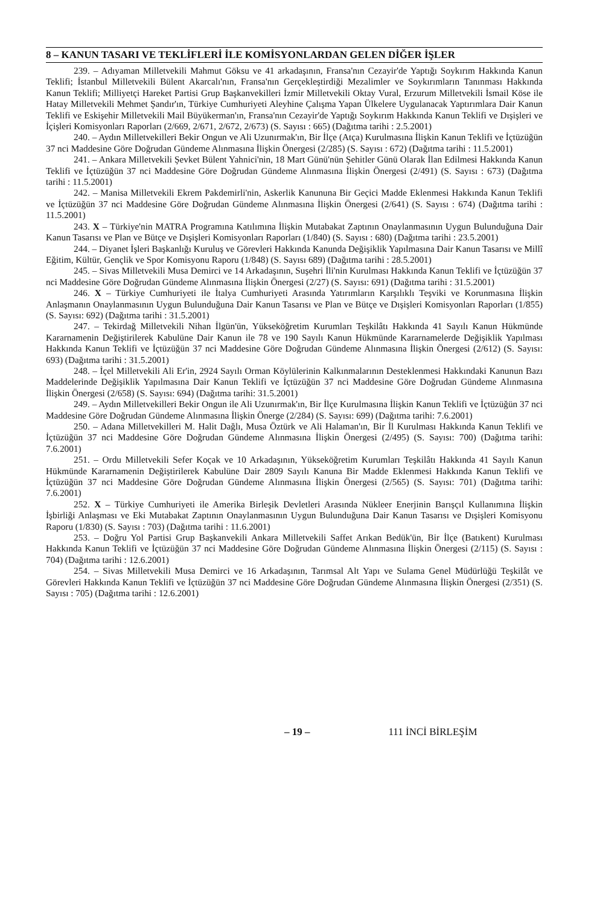8 – KANUN TASARI VE TEKLİFLERİ İLE KOMİSYONLARDAN GELEN DİĞER İŞLER
239. – Adıyaman Milletvekili Mahmut Göksu ve 41 arkadaşının, Fransa'nın Cezayir'de Yaptığı Soykırım Hakkında Kanun Teklifi; İstanbul Milletvekili Bülent Akarcalı'nın, Fransa'nın Gerçekleştirdiği Mezalimler ve Soykırımların Tanınması Hakkında Kanun Teklifi; Milliyetçi Hareket Partisi Grup Başkanvekilleri İzmir Milletvekili Oktay Vural, Erzurum Milletvekili İsmail Köse ile Hatay Milletvekili Mehmet Şandır'ın, Türkiye Cumhuriyeti Aleyhine Çalışma Yapan Ülkelere Uygulanacak Yaptırımlara Dair Kanun Teklifi ve Eskişehir Milletvekili Mail Büyükerman'ın, Fransa'nın Cezayir'de Yaptığı Soykırım Hakkında Kanun Teklifi ve Dışişleri ve İçişleri Komisyonları Raporları (2/669, 2/671, 2/672, 2/673) (S. Sayısı : 665) (Dağıtma tarihi : 2.5.2001)
240. – Aydın Milletvekilleri Bekir Ongun ve Ali Uzunırmak'ın, Bir İlçe (Atça) Kurulmasına İlişkin Kanun Teklifi ve İçtüzüğün 37 nci Maddesine Göre Doğrudan Gündeme Alınmasına İlişkin Önergesi (2/285) (S. Sayısı : 672) (Dağıtma tarihi : 11.5.2001)
241. – Ankara Milletvekili Şevket Bülent Yahnici'nin, 18 Mart Günü'nün Şehitler Günü Olarak İlan Edilmesi Hakkında Kanun Teklifi ve İçtüzüğün 37 nci Maddesine Göre Doğrudan Gündeme Alınmasına İlişkin Önergesi (2/491) (S. Sayısı : 673) (Dağıtma tarihi : 11.5.2001)
242. – Manisa Milletvekili Ekrem Pakdemirli'nin, Askerlik Kanununa Bir Geçici Madde Eklenmesi Hakkında Kanun Teklifi ve İçtüzüğün 37 nci Maddesine Göre Doğrudan Gündeme Alınmasına İlişkin Önergesi (2/641) (S. Sayısı : 674) (Dağıtma tarihi : 11.5.2001)
243. X – Türkiye'nin MATRA Programına Katılımına İlişkin Mutabakat Zaptının Onaylanmasının Uygun Bulunduğuna Dair Kanun Tasarısı ve Plan ve Bütçe ve Dışişleri Komisyonları Raporları (1/840) (S. Sayısı : 680) (Dağıtma tarihi : 23.5.2001)
244. – Diyanet İşleri Başkanlığı Kuruluş ve Görevleri Hakkında Kanunda Değişiklik Yapılmasına Dair Kanun Tasarısı ve Millî Eğitim, Kültür, Gençlik ve Spor Komisyonu Raporu (1/848) (S. Sayısı 689) (Dağıtma tarihi : 28.5.2001)
245. – Sivas Milletvekili Musa Demirci ve 14 Arkadaşının, Suşehri İli'nin Kurulması Hakkında Kanun Teklifi ve İçtüzüğün 37 nci Maddesine Göre Doğrudan Gündeme Alınmasına İlişkin Önergesi (2/27) (S. Sayısı: 691) (Dağıtma tarihi : 31.5.2001)
246. X – Türkiye Cumhuriyeti ile İtalya Cumhuriyeti Arasında Yatırımların Karşılıklı Teşviki ve Korunmasına İlişkin Anlaşmanın Onaylanmasının Uygun Bulunduğuna Dair Kanun Tasarısı ve Plan ve Bütçe ve Dışişleri Komisyonları Raporları (1/855) (S. Sayısı: 692) (Dağıtma tarihi : 31.5.2001)
247. – Tekirdağ Milletvekili Nihan İlgün'ün, Yükseköğretim Kurumları Teşkilâtı Hakkında 41 Sayılı Kanun Hükmünde Kararnamenin Değiştirilerek Kabulüne Dair Kanun ile 78 ve 190 Sayılı Kanun Hükmünde Kararnamelerde Değişiklik Yapılması Hakkında Kanun Teklifi ve İçtüzüğün 37 nci Maddesine Göre Doğrudan Gündeme Alınmasına İlişkin Önergesi (2/612) (S. Sayısı: 693) (Dağıtma tarihi : 31.5.2001)
248. – İçel Milletvekili Ali Er'in, 2924 Sayılı Orman Köylülerinin Kalkınmalarının Desteklenmesi Hakkındaki Kanunun Bazı Maddelerinde Değişiklik Yapılmasına Dair Kanun Teklifi ve İçtüzüğün 37 nci Maddesine Göre Doğrudan Gündeme Alınmasına İlişkin Önergesi (2/658) (S. Sayısı: 694) (Dağıtma tarihi: 31.5.2001)
249. – Aydın Milletvekilleri Bekir Ongun ile Ali Uzunırmak'ın, Bir İlçe Kurulmasına İlişkin Kanun Teklifi ve İçtüzüğün 37 nci Maddesine Göre Doğrudan Gündeme Alınmasına İlişkin Önerge (2/284) (S. Sayısı: 699) (Dağıtma tarihi: 7.6.2001)
250. – Adana Milletvekilleri M. Halit Dağlı, Musa Öztürk ve Ali Halaman'ın, Bir İl Kurulması Hakkında Kanun Teklifi ve İçtüzüğün 37 nci Maddesine Göre Doğrudan Gündeme Alınmasına İlişkin Önergesi (2/495) (S. Sayısı: 700) (Dağıtma tarihi: 7.6.2001)
251. – Ordu Milletvekili Sefer Koçak ve 10 Arkadaşının, Yükseköğretim Kurumları Teşkilâtı Hakkında 41 Sayılı Kanun Hükmünde Kararnamenin Değiştirilerek Kabulüne Dair 2809 Sayılı Kanuna Bir Madde Eklenmesi Hakkında Kanun Teklifi ve İçtüzüğün 37 nci Maddesine Göre Doğrudan Gündeme Alınmasına İlişkin Önergesi (2/565) (S. Sayısı: 701) (Dağıtma tarihi: 7.6.2001)
252. X – Türkiye Cumhuriyeti ile Amerika Birleşik Devletleri Arasında Nükleer Enerjinin Barışçıl Kullanımına İlişkin İşbirliği Anlaşması ve Eki Mutabakat Zaptının Onaylanmasının Uygun Bulunduğuna Dair Kanun Tasarısı ve Dışişleri Komisyonu Raporu (1/830) (S. Sayısı : 703) (Dağıtma tarihi : 11.6.2001)
253. – Doğru Yol Partisi Grup Başkanvekili Ankara Milletvekili Saffet Arıkan Bedük'ün, Bir İlçe (Batıkent) Kurulması Hakkında Kanun Teklifi ve İçtüzüğün 37 nci Maddesine Göre Doğrudan Gündeme Alınmasına İlişkin Önergesi (2/115) (S. Sayısı : 704) (Dağıtma tarihi : 12.6.2001)
254. – Sivas Milletvekili Musa Demirci ve 16 Arkadaşının, Tarımsal Alt Yapı ve Sulama Genel Müdürlüğü Teşkilât ve Görevleri Hakkında Kanun Teklifi ve İçtüzüğün 37 nci Maddesine Göre Doğrudan Gündeme Alınmasına İlişkin Önergesi (2/351) (S. Sayısı : 705) (Dağıtma tarihi : 12.6.2001)
– 19 – 111 İNCİ BİRLEŞİM